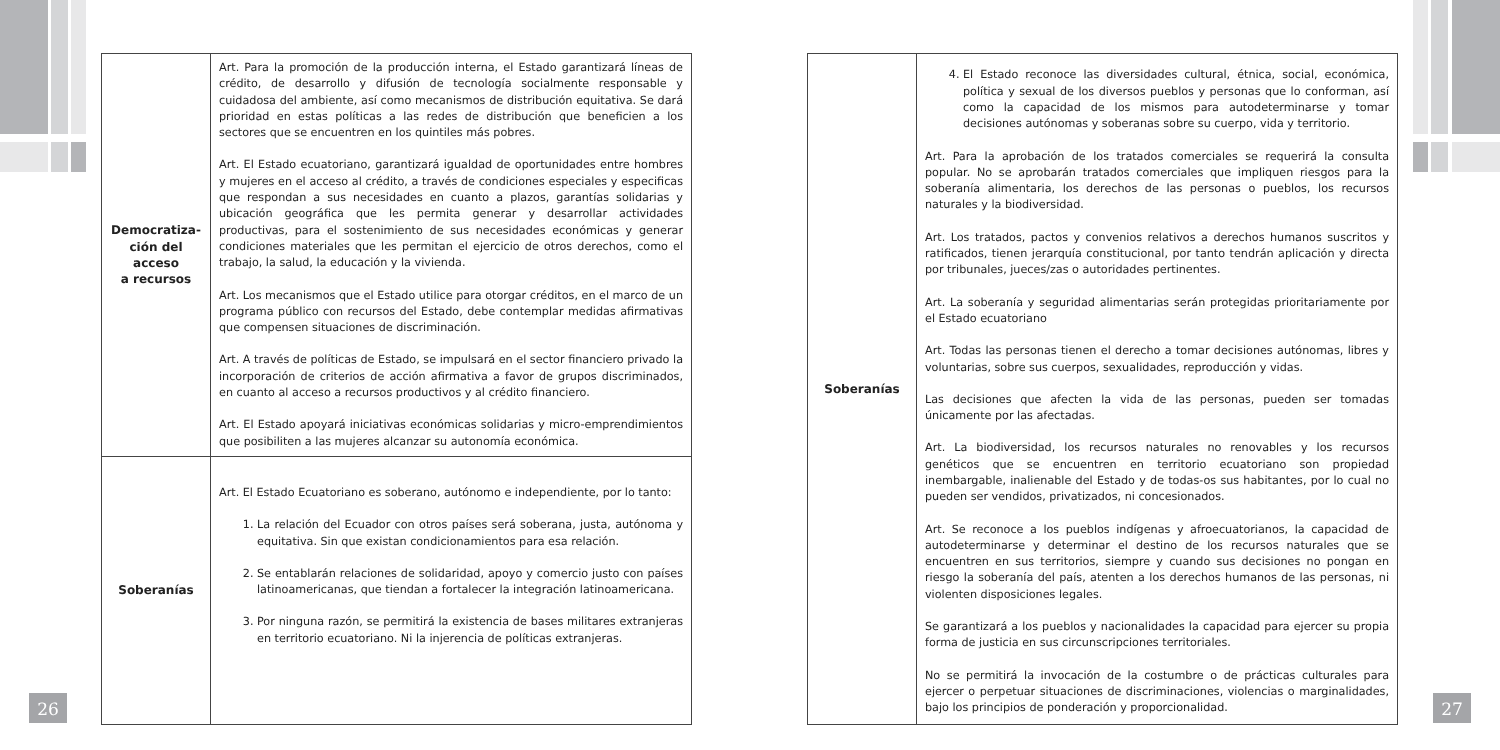| Democratiza- ción del acceso a recursos | Art. Para la promoción de la producción interna, el Estado garantizará líneas de crédito, de desarrollo y difusión de tecnología socialmente responsable y cuidadosa del ambiente, así como mecanismos de distribución equitativa. Se dará prioridad en estas políticas a las redes de distribución que beneficien a los sectores que se encuentren en los quintiles más pobres. Art. El Estado ecuatoriano, garantizará igualdad de oportunidades entre hombres y mujeres en el acceso al crédito, a través de condiciones especiales y especificas que respondan a sus necesidades en cuanto a plazos, garantías solidarias y ubicación geográfica que les permita generar y desarrollar actividades productivas, para el sostenimiento de sus necesidades económicas y generar condiciones materiales que les permitan el ejercicio de otros derechos, como el trabajo, la salud, la educación y la vivienda. Art. Los mecanismos que el Estado utilice para otorgar créditos, en el marco de un programa público con recursos del Estado, debe contemplar medidas afirmativas que compensen situaciones de discriminación. Art. A través de políticas de Estado, se impulsará en el sector financiero privado la incorporación de criterios de acción afirmativa a favor de grupos discriminados, en cuanto al acceso a recursos productivos y al crédito financiero. Art. El Estado apoyará iniciativas económicas solidarias y micro-emprendimientos que posibiliten a las mujeres alcanzar su autonomía económica. |
| Soberanías | Art. El Estado Ecuatoriano es soberano, autónomo e independiente, por lo tanto: 1. La relación del Ecuador con otros países será soberana, justa, autónoma y equitativa. Sin que existan condicionamientos para esa relación. 2. Se entablarán relaciones de solidaridad, apoyo y comercio justo con países latinoamericanas, que tiendan a fortalecer la integración latinoamericana. 3. Por ninguna razón, se permitirá la existencia de bases militares extranjeras en territorio ecuatoriano. Ni la injerencia de políticas extranjeras. |
| Soberanías | 4. El Estado reconoce las diversidades cultural, étnica, social, económica, política y sexual de los diversos pueblos y personas que lo conforman, así como la capacidad de los mismos para autodeterminarse y tomar decisiones autónomas y soberanas sobre su cuerpo, vida y territorio. Art. Para la aprobación de los tratados comerciales se requerirá la consulta popular. No se aprobarán tratados comerciales que impliquen riesgos para la soberanía alimentaria, los derechos de las personas o pueblos, los recursos naturales y la biodiversidad. Art. Los tratados, pactos y convenios relativos a derechos humanos suscritos y ratificados, tienen jerarquía constitucional, por tanto tendrán aplicación y directa por tribunales, jueces/zas o autoridades pertinentes. Art. La soberanía y seguridad alimentarias serán protegidas prioritariamente por el Estado ecuatoriano Art. Todas las personas tienen el derecho a tomar decisiones autónomas, libres y voluntarias, sobre sus cuerpos, sexualidades, reproducción y vidas. Las decisiones que afecten la vida de las personas, pueden ser tomadas únicamente por las afectadas. Art. La biodiversidad, los recursos naturales no renovables y los recursos genéticos que se encuentren en territorio ecuatoriano son propiedad inembargable, inalienable del Estado y de todas-os sus habitantes, por lo cual no pueden ser vendidos, privatizados, ni concesionados. Art. Se reconoce a los pueblos indígenas y afroecuatorianos, la capacidad de autodeterminarse y determinar el destino de los recursos naturales que se encuentren en sus territorios, siempre y cuando sus decisiones no pongan en riesgo la soberanía del país, atenten a los derechos humanos de las personas, ni violenten disposiciones legales. Se garantizará a los pueblos y nacionalidades la capacidad para ejercer su propia forma de justicia en sus circunscripciones territoriales. No se permitirá la invocación de la costumbre o de prácticas culturales para ejercer o perpetuar situaciones de discriminaciones, violencias o marginalidades, bajo los principios de ponderación y proporcionalidad. |
26 27